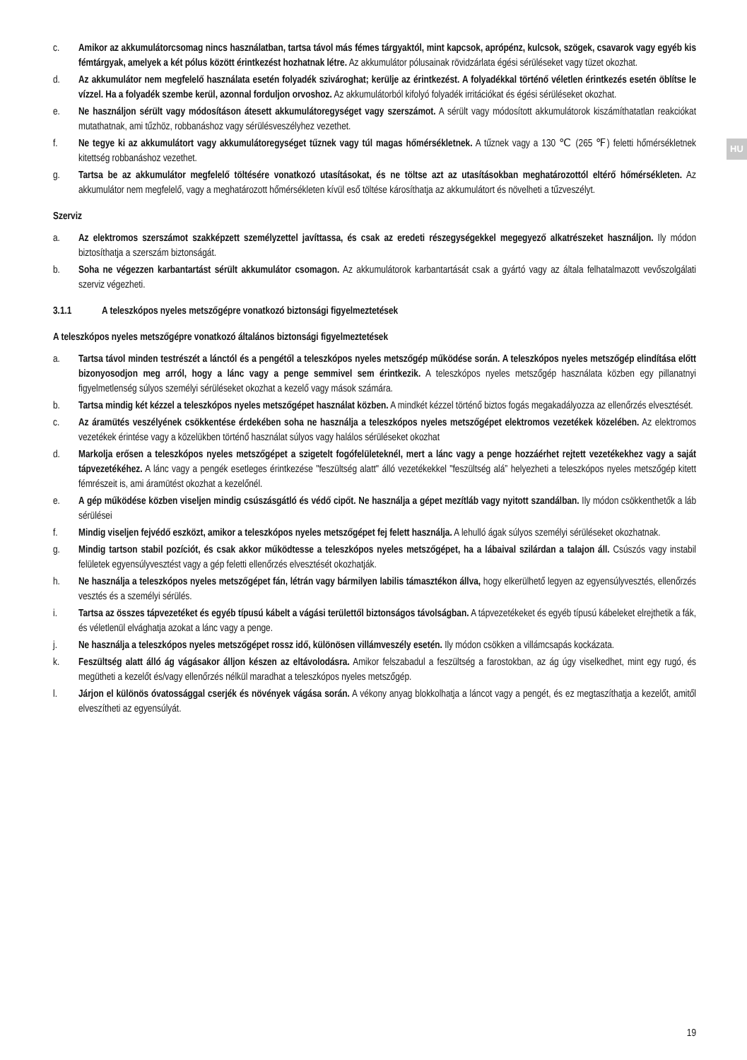HU
c. Amikor az akkumulátorcsomag nincs használatban, tartsa távol más fémes tárgyaktól, mint kapcsok, aprópénz, kulcsok, szögek, csavarok vagy egyéb kis fémtárgyak, amelyek a két pólus között érintkezést hozhatnak létre. Az akkumulátor pólusainak rövidzárlata égési sérüléseket vagy tüzet okozhat.
d. Az akkumulátor nem megfelelő használata esetén folyadék szivároghat; kerülje az érintkezést. A folyadékkal történő véletlen érintkezés esetén öblítse le vízzel. Ha a folyadék szembe kerül, azonnal forduljon orvoshoz. Az akkumulátorból kifolyó folyadék irritációkat és égési sérüléseket okozhat.
e. Ne használjon sérült vagy módosításon átesett akkumulátoregységet vagy szerszámot. A sérült vagy módosított akkumulátorok kiszámíthatatlan reakciókat mutathatnak, ami tűzhöz, robbanáshoz vagy sérülésveszélyhez vezethet.
f. Ne tegye ki az akkumulátort vagy akkumulátoregységet tűznek vagy túl magas hőmérsékletnek. A tűznek vagy a 130 ℃ (265 ℉) feletti hőmérsékletnek kitettség robbanáshoz vezethet.
g. Tartsa be az akkumulátor megfelelő töltésére vonatkozó utasításokat, és ne töltse azt az utasításokban meghatározottól eltérő hőmérsékleten. Az akkumulátor nem megfelelő, vagy a meghatározott hőmérsékleten kívül eső töltése károsíthatja az akkumulátort és növelheti a tűzveszélyt.
Szerviz
a. Az elektromos szerszámot szakképzett személyzettel javíttassa, és csak az eredeti részegységekkel megegyező alkatrészeket használjon. Ily módon biztosíthatja a szerszám biztonságát.
b. Soha ne végezzen karbantartást sérült akkumulátor csomagon. Az akkumulátorok karbantartását csak a gyártó vagy az általa felhatalmazott vevőszolgálati szerviz végezheti.
3.1.1 A teleszkópos nyeles metszőgépre vonatkozó biztonsági figyelmeztetések
A teleszkópos nyeles metszőgépre vonatkozó általános biztonsági figyelmeztetések
a. Tartsa távol minden testrészét a lánctól és a pengétől a teleszkópos nyeles metszőgép működése során. A teleszkópos nyeles metszőgép elindítása előtt bizonyosodjon meg arról, hogy a lánc vagy a penge semmivel sem érintkezik. A teleszkópos nyeles metszőgép használata közben egy pillanatnyi figyelmetlenség súlyos személyi sérüléseket okozhat a kezelő vagy mások számára.
b. Tartsa mindig két kézzel a teleszkópos nyeles metszőgépet használat közben. A mindkét kézzel történő biztos fogás megakadályozza az ellenőrzés elvesztését.
c. Az áramütés veszélyének csökkentése érdekében soha ne használja a teleszkópos nyeles metszőgépet elektromos vezetékek közelében. Az elektromos vezetékek érintése vagy a közelükben történő használat súlyos vagy halálos sérüléseket okozhat
d. Markolja erősen a teleszkópos nyeles metszőgépet a szigetelt fogófelületeknél, mert a lánc vagy a penge hozzáérhet rejtett vezetékekhez vagy a saját tápvezetékéhez. A lánc vagy a pengék esetleges érintkezése "feszültség alatt" álló vezetékekkel "feszültség alá” helyezheti a teleszkópos nyeles metszőgép kitett fémrészeit is, ami áramütést okozhat a kezelőnél.
e. A gép működése közben viseljen mindig csúszásgátló és védő cipőt. Ne használja a gépet mezítláb vagy nyitott szandálban. Ily módon csökkenthetők a láb sérülései
f. Mindig viseljen fejvédő eszközt, amikor a teleszkópos nyeles metszőgépet fej felett használja. A lehulló ágak súlyos személyi sérüléseket okozhatnak.
g. Mindig tartson stabil pozíciót, és csak akkor működtesse a teleszkópos nyeles metszőgépet, ha a lábaival szilárdan a talajon áll. Csúszós vagy instabil felületek egyensúlyvesztést vagy a gép feletti ellenőrzés elvesztését okozhatják.
h. Ne használja a teleszkópos nyeles metszőgépet fán, létrán vagy bármilyen labilis támasztékon állva, hogy elkerülhető legyen az egyensúlyvesztés, ellenőrzés vesztés és a személyi sérülés.
i. Tartsa az összes tápvezetéket és egyéb típusú kábelt a vágási területtől biztonságos távolságban. A tápvezetékeket és egyéb típusú kábeleket elrejthetik a fák, és véletlenül elvághatja azokat a lánc vagy a penge.
j. Ne használja a teleszkópos nyeles metszőgépet rossz idő, különösen villámveszély esetén. Ily módon csökken a villámcsapás kockázata.
k. Feszültség alatt álló ág vágásakor álljon készen az eltávolodásra. Amikor felszabadul a feszültség a farostokban, az ág úgy viselkedhet, mint egy rugó, és megütheti a kezelőt és/vagy ellenőrzés nélkül maradhat a teleszkópos nyeles metszőgép.
l. Járjon el különös óvatossággal cserjék és növények vágása során. A vékony anyag blokkolhatja a láncot vagy a pengét, és ez megtaszíthatja a kezelőt, amitől elveszítheti az egyensúlyát.
19